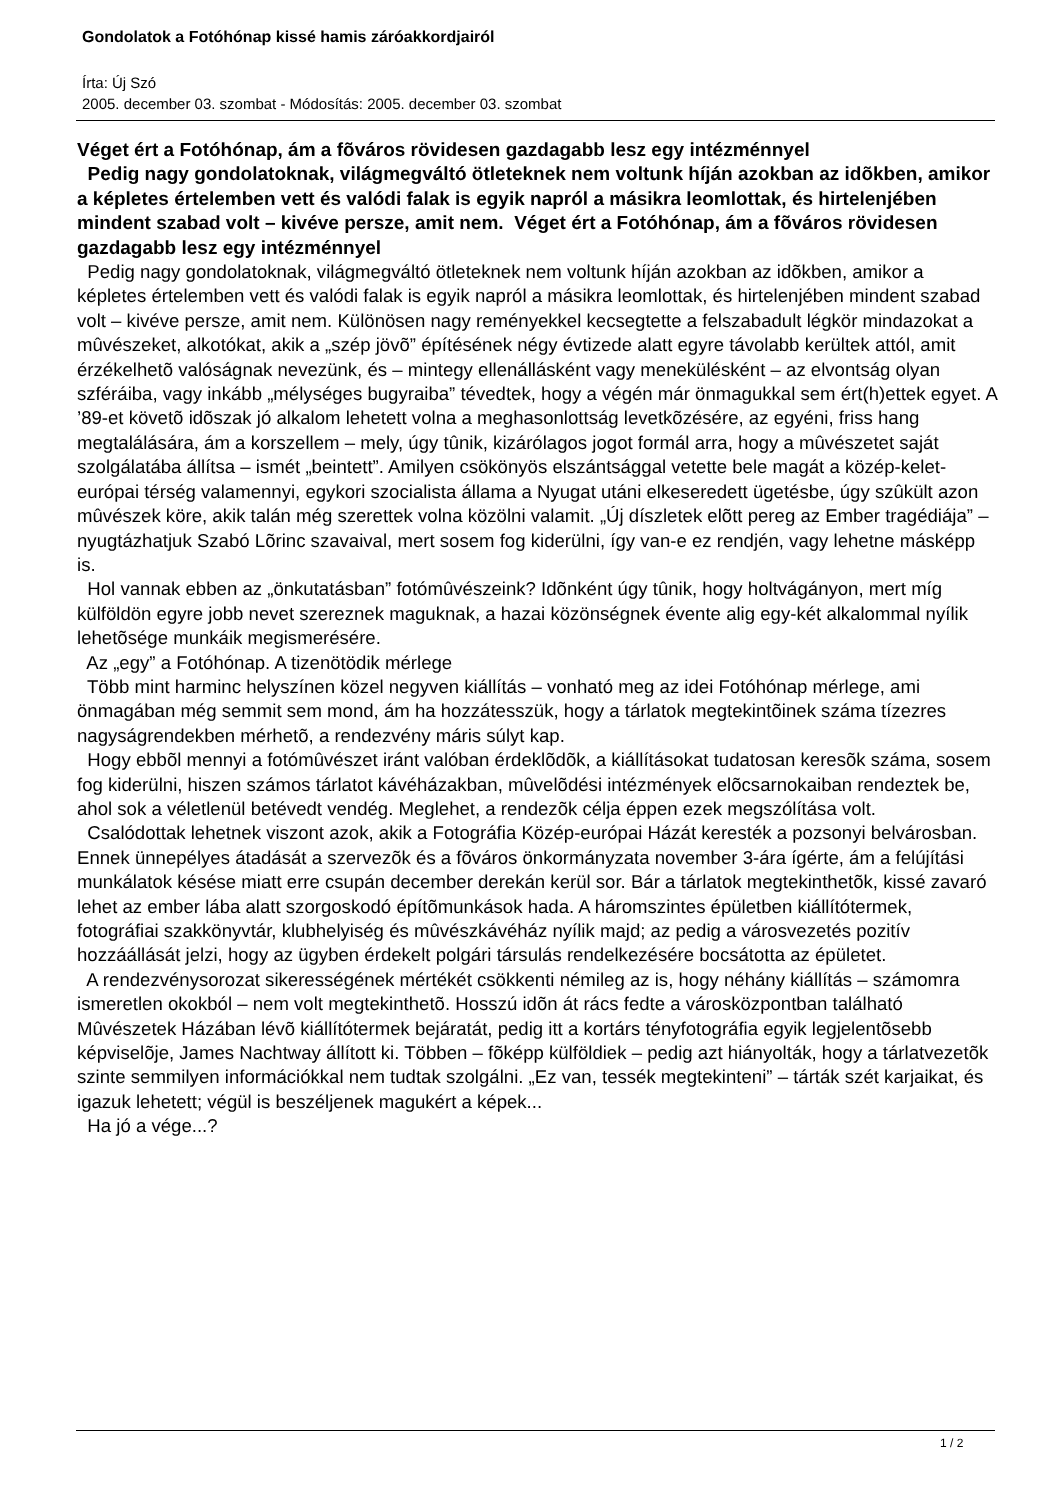Gondolatok a Fotóhónap kissé hamis záróakkordjairól
Írta: Új Szó
2005. december 03. szombat - Módosítás: 2005. december 03. szombat
Véget ért a Fotóhónap, ám a fõváros rövidesen gazdagabb lesz egy intézménnyel
Pedig nagy gondolatoknak, világmegváltó ötleteknek nem voltunk híján azokban az idõkben, amikor a képletes értelemben vett és valódi falak is egyik napról a másikra leomlottak, és hirtelenjében mindent szabad volt – kivéve persze, amit nem. Véget ért a Fotóhónap, ám a fõváros rövidesen gazdagabb lesz egy intézménnyel
Pedig nagy gondolatoknak, világmegváltó ötleteknek nem voltunk híján azokban az idõkben, amikor a képletes értelemben vett és valódi falak is egyik napról a másikra leomlottak, és hirtelenjében mindent szabad volt – kivéve persze, amit nem. Különösen nagy reményekkel kecsegtette a felszabadult légkör mindazokat a mûvészeket, alkotókat, akik a „szép jövõ” építésének négy évtizede alatt egyre távolabb kerültek attól, amit érzékelhetõ valóságnak nevezünk, és – mintegy ellenállásként vagy menekülésként – az elvontság olyan szféráiba, vagy inkább „mélységes bugyraiba” tévedtek, hogy a végén már önmagukkal sem ért(h)ettek egyet. A ’89-et követõ idõszak jó alkalom lehetett volna a meghasonlottság levetkõzésére, az egyéni, friss hang megtalálására, ám a korszellem – mely, úgy tûnik, kizárólagos jogot formál arra, hogy a mûvészetet saját szolgálatába állítsa – ismét „beintett”. Amilyen csökönyös elszántsággal vetette bele magát a közép-kelet-európai térség valamennyi, egykori szocialista állama a Nyugat utáni elkeseredett ügetésbe, úgy szûkült azon mûvészek köre, akik talán még szerettek volna közölni valamit. „Új díszletek elõtt pereg az Ember tragédiája” – nyugtázhatjuk Szabó Lõrinc szavaival, mert sosem fog kiderülni, így van-e ez rendjén, vagy lehetne másképp is.
Hol vannak ebben az „önkutatásban” fotómûvészeink? Idõnként úgy tûnik, hogy holtvágányon, mert míg külföldön egyre jobb nevet szereznek maguknak, a hazai közönségnek évente alig egy-két alkalommal nyílik lehetõsége munkáik megismerésére.
Az „egy” a Fotóhónap. A tizenötödik mérlege
Több mint harminc helyszínen közel negyven kiállítás – vonható meg az idei Fotóhónap mérlege, ami önmagában még semmit sem mond, ám ha hozzátesszük, hogy a tárlatok megtekintõinek száma tízezres nagyságrendekben mérhetõ, a rendezvény máris súlyt kap.
Hogy ebbõl mennyi a fotómûvészet iránt valóban érdeklõdõk, a kiállításokat tudatosan keresõk száma, sosem fog kiderülni, hiszen számos tárlatot kávéházakban, mûvelõdési intézmények elõcsarnokaiban rendeztek be, ahol sok a véletlenül betévedt vendég. Meglehet, a rendezõk célja éppen ezek megszólítása volt.
Csalódottak lehetnek viszont azok, akik a Fotográfia Közép-európai Házát keresték a pozsonyi belvárosban. Ennek ünnepélyes átadását a szervezõk és a fõváros önkormányzata november 3-ára ígérte, ám a felújítási munkálatok késése miatt erre csupán december derekán kerül sor. Bár a tárlatok megtekinthetõk, kissé zavaró lehet az ember lába alatt szorgoskodó építõmunkások hada. A háromszintes épületben kiállítótermek, fotográfiai szakkönyvtár, klubhelyiség és mûvészkávéház nyílik majd; az pedig a városvezetés pozitív hozzáállását jelzi, hogy az ügyben érdekelt polgári társulás rendelkezésére bocsátotta az épületet.
A rendezvénysorozat sikerességének mértékét csökkenti némileg az is, hogy néhány kiállítás – számomra ismeretlen okokból – nem volt megtekinthetõ. Hosszú idõn át rács fedte a városközpontban található Mûvészetek Házában lévõ kiállítótermek bejáratát, pedig itt a kortárs tényfotográfia egyik legjelentõsebb képviselõje, James Nachtway állított ki. Többen – fõképp külföldiek – pedig azt hiányolták, hogy a tárlatvezetõk szinte semmilyen információkkal nem tudtak szolgálni. „Ez van, tessék megtekinteni” – tárták szét karjaikat, és igazuk lehetett; végül is beszéljenek magukért a képek...
Ha jó a vége...?
1 / 2